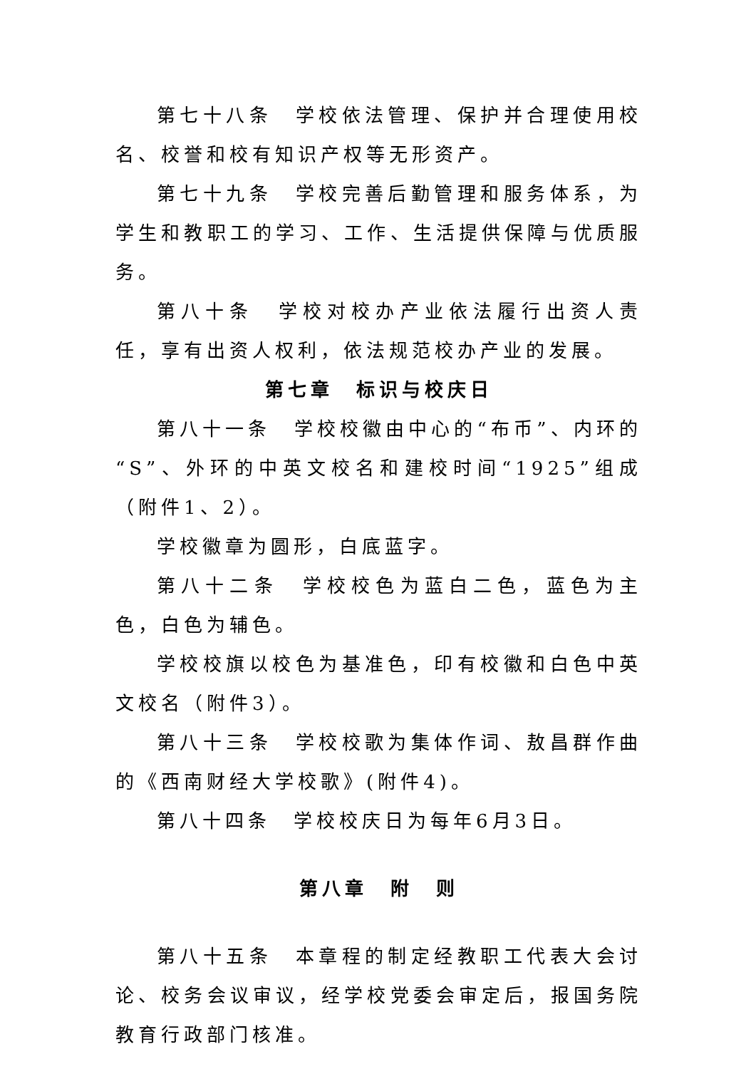第七十八条　学校依法管理、保护并合理使用校名、校誉和校有知识产权等无形资产。
第七十九条　学校完善后勤管理和服务体系，为学生和教职工的学习、工作、生活提供保障与优质服务。
第八十条　学校对校办产业依法履行出资人责任，享有出资人权利，依法规范校办产业的发展。
第七章　标识与校庆日
第八十一条　学校校徽由中心的“布币”、内环的“S”、外环的中英文校名和建校时间“1925”组成（附件1、2）。
学校徽章为圆形，白底蓝字。
第八十二条　学校校色为蓝白二色，蓝色为主色，白色为辅色。
学校校旗以校色为基准色，印有校徽和白色中英文校名（附件3）。
第八十三条　学校校歌为集体作词、敖昌群作曲的《西南财经大学校歌》(附件4)。
第八十四条　学校校庆日为每年6月3日。
第八章　附　则
第八十五条　本章程的制定经教职工代表大会讨论、校务会议审议，经学校党委会审定后，报国务院教育行政部门核准。